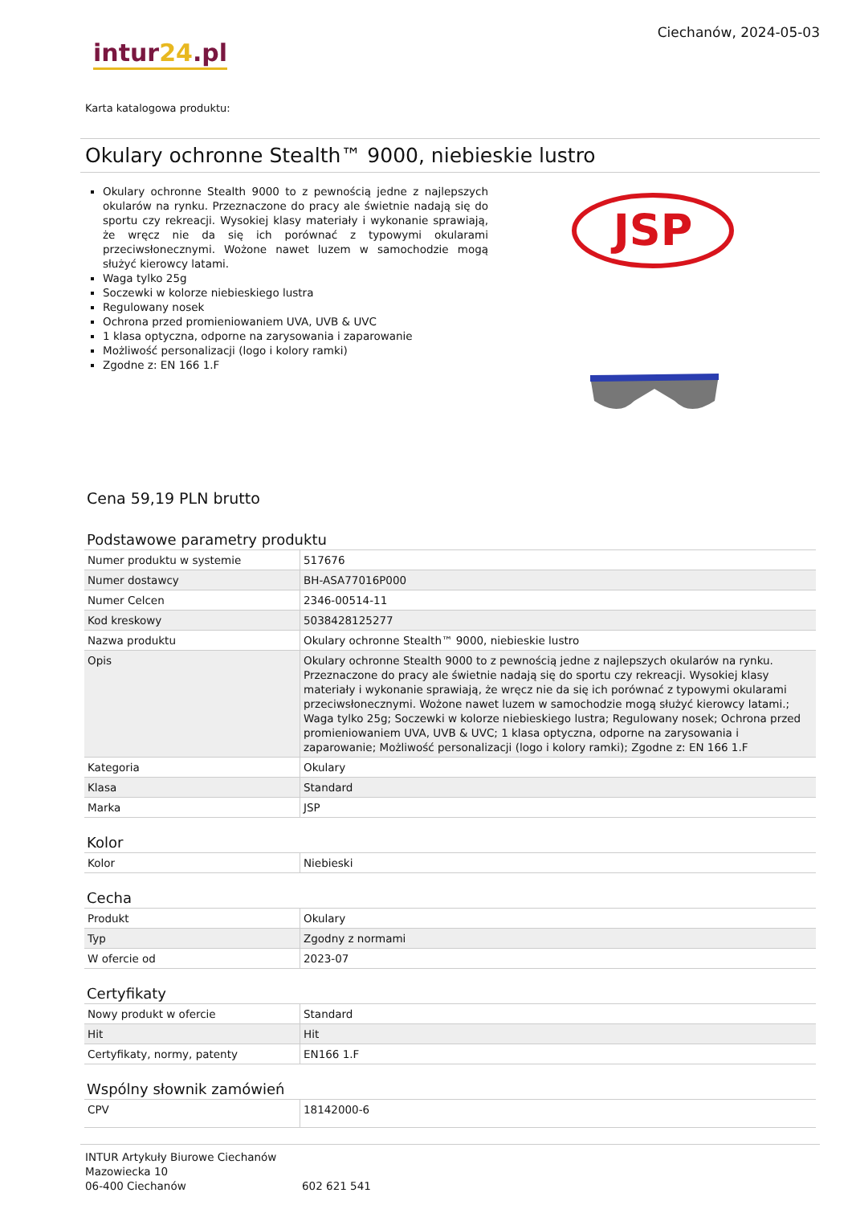intur24.pl
Ciechanów, 2024-05-03
Karta katalogowa produktu:
Okulary ochronne Stealth™ 9000, niebieskie lustro
Okulary ochronne Stealth 9000 to z pewnością jedne z najlepszych okularów na rynku. Przeznaczone do pracy ale świetnie nadają się do sportu czy rekreacji. Wysokiej klasy materiały i wykonanie sprawiają, że wręcz nie da się ich porównać z typowymi okularami przeciwsłonecznymi. Wożone nawet luzem w samochodzie mogą służyć kierowcy latami.
Waga tylko 25g
Soczewki w kolorze niebieskiego lustra
Regulowany nosek
Ochrona przed promieniowaniem UVA, UVB & UVC
1 klasa optyczna, odporne na zarysowania i zaparowanie
Możliwość personalizacji (logo i kolory ramki)
Zgodne z: EN 166 1.F
JSP
Cena 59,19 PLN brutto
Podstawowe parametry produktu
| Numer produktu w systemie | 517676 |
| Numer dostawcy | BH-ASA77016P000 |
| Numer Celcen | 2346-00514-11 |
| Kod kreskowy | 5038428125277 |
| Nazwa produktu | Okulary ochronne Stealth™ 9000, niebieskie lustro |
| Opis | Okulary ochronne Stealth 9000 to z pewnością jedne z najlepszych okularów na rynku. Przeznaczone do pracy ale świetnie nadają się do sportu czy rekreacji. Wysokiej klasy materiały i wykonanie sprawiają, że wręcz nie da się ich porównać z typowymi okularami przeciwsłonecznymi. Wożone nawet luzem w samochodzie mogą służyć kierowcy latami.; Waga tylko 25g; Soczewki w kolorze niebieskiego lustra; Regulowany nosek; Ochrona przed promieniowaniem UVA, UVB & UVC; 1 klasa optyczna, odporne na zarysowania i zaparowanie; Możliwość personalizacji (logo i kolory ramki); Zgodne z: EN 166 1.F |
| Kategoria | Okulary |
| Klasa | Standard |
| Marka | JSP |
Kolor
| Kolor | Niebieski |
Cecha
| Produkt | Okulary |
| Typ | Zgodny z normami |
| W ofercie od | 2023-07 |
Certyfikaty
| Nowy produkt w ofercie | Standard |
| Hit | Hit |
| Certyfikaty, normy, patenty | EN166 1.F |
Wspólny słownik zamówień
| CPV | 18142000-6 |
INTUR Artykuły Biurowe Ciechanów
Mazowiecka 10
06-400 Ciechanów
602 621 541